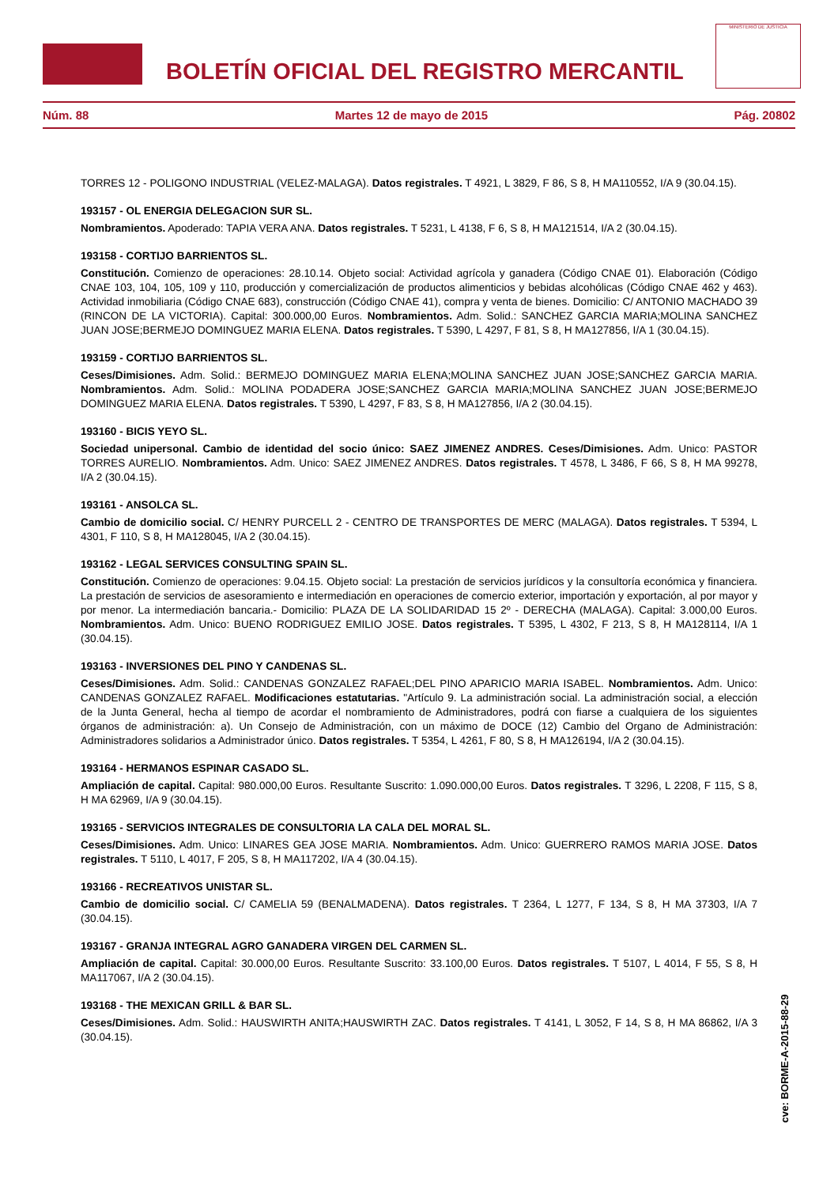BOLETÍN OFICIAL DEL REGISTRO MERCANTIL
MINISTERIO DE JUSTICIA
Núm. 88 Martes 12 de mayo de 2015 Pág. 20802
TORRES 12 - POLIGONO INDUSTRIAL (VELEZ-MALAGA). Datos registrales. T 4921, L 3829, F 86, S 8, H MA110552, I/A 9 (30.04.15).
193157 - OL ENERGIA DELEGACION SUR SL.
Nombramientos. Apoderado: TAPIA VERA ANA. Datos registrales. T 5231, L 4138, F 6, S 8, H MA121514, I/A 2 (30.04.15).
193158 - CORTIJO BARRIENTOS SL.
Constitución. Comienzo de operaciones: 28.10.14. Objeto social: Actividad agrícola y ganadera (Código CNAE 01). Elaboración (Código CNAE 103, 104, 105, 109 y 110, producción y comercialización de productos alimenticios y bebidas alcohólicas (Código CNAE 462 y 463). Actividad inmobiliaria (Código CNAE 683), construcción (Código CNAE 41), compra y venta de bienes. Domicilio: C/ ANTONIO MACHADO 39 (RINCON DE LA VICTORIA). Capital: 300.000,00 Euros. Nombramientos. Adm. Solid.: SANCHEZ GARCIA MARIA;MOLINA SANCHEZ JUAN JOSE;BERMEJO DOMINGUEZ MARIA ELENA. Datos registrales. T 5390, L 4297, F 81, S 8, H MA127856, I/A 1 (30.04.15).
193159 - CORTIJO BARRIENTOS SL.
Ceses/Dimisiones. Adm. Solid.: BERMEJO DOMINGUEZ MARIA ELENA;MOLINA SANCHEZ JUAN JOSE;SANCHEZ GARCIA MARIA. Nombramientos. Adm. Solid.: MOLINA PODADERA JOSE;SANCHEZ GARCIA MARIA;MOLINA SANCHEZ JUAN JOSE;BERMEJO DOMINGUEZ MARIA ELENA. Datos registrales. T 5390, L 4297, F 83, S 8, H MA127856, I/A 2 (30.04.15).
193160 - BICIS YEYO SL.
Sociedad unipersonal. Cambio de identidad del socio único: SAEZ JIMENEZ ANDRES. Ceses/Dimisiones. Adm. Unico: PASTOR TORRES AURELIO. Nombramientos. Adm. Unico: SAEZ JIMENEZ ANDRES. Datos registrales. T 4578, L 3486, F 66, S 8, H MA 99278, I/A 2 (30.04.15).
193161 - ANSOLCA SL.
Cambio de domicilio social. C/ HENRY PURCELL 2 - CENTRO DE TRANSPORTES DE MERC (MALAGA). Datos registrales. T 5394, L 4301, F 110, S 8, H MA128045, I/A 2 (30.04.15).
193162 - LEGAL SERVICES CONSULTING SPAIN SL.
Constitución. Comienzo de operaciones: 9.04.15. Objeto social: La prestación de servicios jurídicos y la consultoría económica y financiera. La prestación de servicios de asesoramiento e intermediación en operaciones de comercio exterior, importación y exportación, al por mayor y por menor. La intermediación bancaria.- Domicilio: PLAZA DE LA SOLIDARIDAD 15 2º - DERECHA (MALAGA). Capital: 3.000,00 Euros. Nombramientos. Adm. Unico: BUENO RODRIGUEZ EMILIO JOSE. Datos registrales. T 5395, L 4302, F 213, S 8, H MA128114, I/A 1 (30.04.15).
193163 - INVERSIONES DEL PINO Y CANDENAS SL.
Ceses/Dimisiones. Adm. Solid.: CANDENAS GONZALEZ RAFAEL;DEL PINO APARICIO MARIA ISABEL. Nombramientos. Adm. Unico: CANDENAS GONZALEZ RAFAEL. Modificaciones estatutarias. "Artículo 9. La administración social. La administración social, a elección de la Junta General, hecha al tiempo de acordar el nombramiento de Administradores, podrá con fiarse a cualquiera de los siguientes órganos de administración: a). Un Consejo de Administración, con un máximo de DOCE (12) Cambio del Organo de Administración: Administradores solidarios a Administrador único. Datos registrales. T 5354, L 4261, F 80, S 8, H MA126194, I/A 2 (30.04.15).
193164 - HERMANOS ESPINAR CASADO SL.
Ampliación de capital. Capital: 980.000,00 Euros. Resultante Suscrito: 1.090.000,00 Euros. Datos registrales. T 3296, L 2208, F 115, S 8, H MA 62969, I/A 9 (30.04.15).
193165 - SERVICIOS INTEGRALES DE CONSULTORIA LA CALA DEL MORAL SL.
Ceses/Dimisiones. Adm. Unico: LINARES GEA JOSE MARIA. Nombramientos. Adm. Unico: GUERRERO RAMOS MARIA JOSE. Datos registrales. T 5110, L 4017, F 205, S 8, H MA117202, I/A 4 (30.04.15).
193166 - RECREATIVOS UNISTAR SL.
Cambio de domicilio social. C/ CAMELIA 59 (BENALMADENA). Datos registrales. T 2364, L 1277, F 134, S 8, H MA 37303, I/A 7 (30.04.15).
193167 - GRANJA INTEGRAL AGRO GANADERA VIRGEN DEL CARMEN SL.
Ampliación de capital. Capital: 30.000,00 Euros. Resultante Suscrito: 33.100,00 Euros. Datos registrales. T 5107, L 4014, F 55, S 8, H MA117067, I/A 2 (30.04.15).
193168 - THE MEXICAN GRILL & BAR SL.
Ceses/Dimisiones. Adm. Solid.: HAUSWIRTH ANITA;HAUSWIRTH ZAC. Datos registrales. T 4141, L 3052, F 14, S 8, H MA 86862, I/A 3 (30.04.15).
cve: BORME-A-2015-88-29